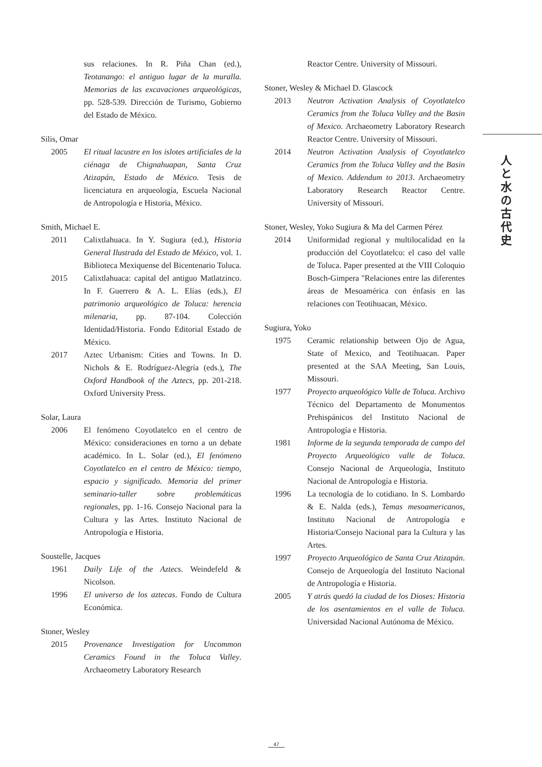sus relaciones. In R. Piña Chan (ed.), Teotanango: el antiguo lugar de la muralla. Memorias de las excavaciones arqueológicas, pp. 528-539. Dirección de Turismo, Gobierno del Estado de México.
Silis, Omar
2005 El ritual lacustre en los islotes artificiales de la ciénaga de Chignahuapan, Santa Cruz Atizapán, Estado de México. Tesis de licenciatura en arqueología, Escuela Nacional de Antropología e Historia, México.
Smith, Michael E.
2011 Calixtlahuaca. In Y. Sugiura (ed.), Historia General Ilustrada del Estado de México, vol. 1. Biblioteca Mexiquense del Bicentenario Toluca.
2015 Calixtlahuaca: capital del antiguo Matlatzinco. In F. Guerrero & A. L. Elías (eds.), El patrimonio arqueológico de Toluca: herencia milenaria, pp. 87-104. Colección Identidad/Historia. Fondo Editorial Estado de México.
2017 Aztec Urbanism: Cities and Towns. In D. Nichols & E. Rodríguez-Alegría (eds.), The Oxford Handbook of the Aztecs, pp. 201-218. Oxford University Press.
Solar, Laura
2006 El fenómeno Coyotlatelco en el centro de México: consideraciones en torno a un debate académico. In L. Solar (ed.), El fenómeno Coyotlatelco en el centro de México: tiempo, espacio y significado. Memoria del primer seminario-taller sobre problemáticas regionales, pp. 1-16. Consejo Nacional para la Cultura y las Artes. Instituto Nacional de Antropología e Historia.
Soustelle, Jacques
1961 Daily Life of the Aztecs. Weindefeld & Nicolson.
1996 El universo de los aztecas. Fondo de Cultura Económica.
Stoner, Wesley
2015 Provenance Investigation for Uncommon Ceramics Found in the Toluca Valley. Archaeometry Laboratory Research
Reactor Centre. University of Missouri.
Stoner, Wesley & Michael D. Glascock
2013 Neutron Activation Analysis of Coyotlatelco Ceramics from the Toluca Valley and the Basin of Mexico. Archaeometry Laboratory Research Reactor Centre. University of Missouri.
2014 Neutron Activation Analysis of Coyotlatelco Ceramics from the Toluca Valley and the Basin of Mexico. Addendum to 2013. Archaeometry Laboratory Research Reactor Centre. University of Missouri.
Stoner, Wesley, Yoko Sugiura & Ma del Carmen Pérez
2014 Uniformidad regional y multilocalidad en la producción del Coyotlatelco: el caso del valle de Toluca. Paper presented at the VIII Coloquio Bosch-Gimpera "Relaciones entre las diferentes áreas de Mesoamérica con énfasis en las relaciones con Teotihuacan, México.
Sugiura, Yoko
1975 Ceramic relationship between Ojo de Agua, State of Mexico, and Teotihuacan. Paper presented at the SAA Meeting, San Louis, Missouri.
1977 Proyecto arqueológico Valle de Toluca. Archivo Técnico del Departamento de Monumentos Prehispánicos del Instituto Nacional de Antropología e Historia.
1981 Informe de la segunda temporada de campo del Proyecto Arqueológico valle de Toluca. Consejo Nacional de Arqueología, Instituto Nacional de Antropología e Historia.
1996 La tecnología de lo cotidiano. In S. Lombardo & E. Nalda (eds.), Temas mesoamericanos, Instituto Nacional de Antropología e Historia/Consejo Nacional para la Cultura y las Artes.
1997 Proyecto Arqueológico de Santa Cruz Atizapán. Consejo de Arqueología del Instituto Nacional de Antropología e Historia.
2005 Y atrás quedó la ciudad de los Dioses: Historia de los asentamientos en el valle de Toluca. Universidad Nacional Autónoma de México.
人と水の古代史
47